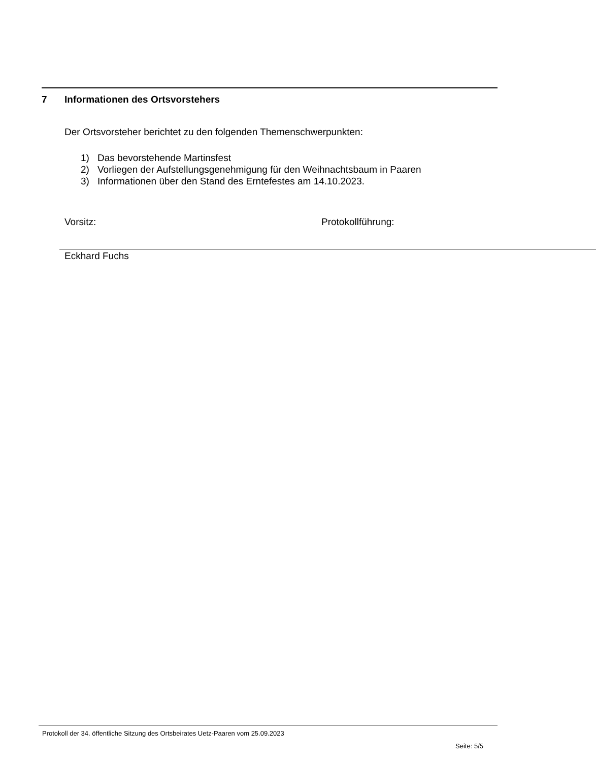7 Informationen des Ortsvorstehers
Der Ortsvorsteher berichtet zu den folgenden Themenschwerpunkten:
1) Das bevorstehende Martinsfest
2) Vorliegen der Aufstellungsgenehmigung für den Weihnachtsbaum in Paaren
3) Informationen über den Stand des Erntefestes am 14.10.2023.
Vorsitz:
Eckhard Fuchs
Protokollführung:
Protokoll der 34. öffentliche Sitzung des Ortsbeirates Uetz-Paaren vom 25.09.2023
Seite: 5/5